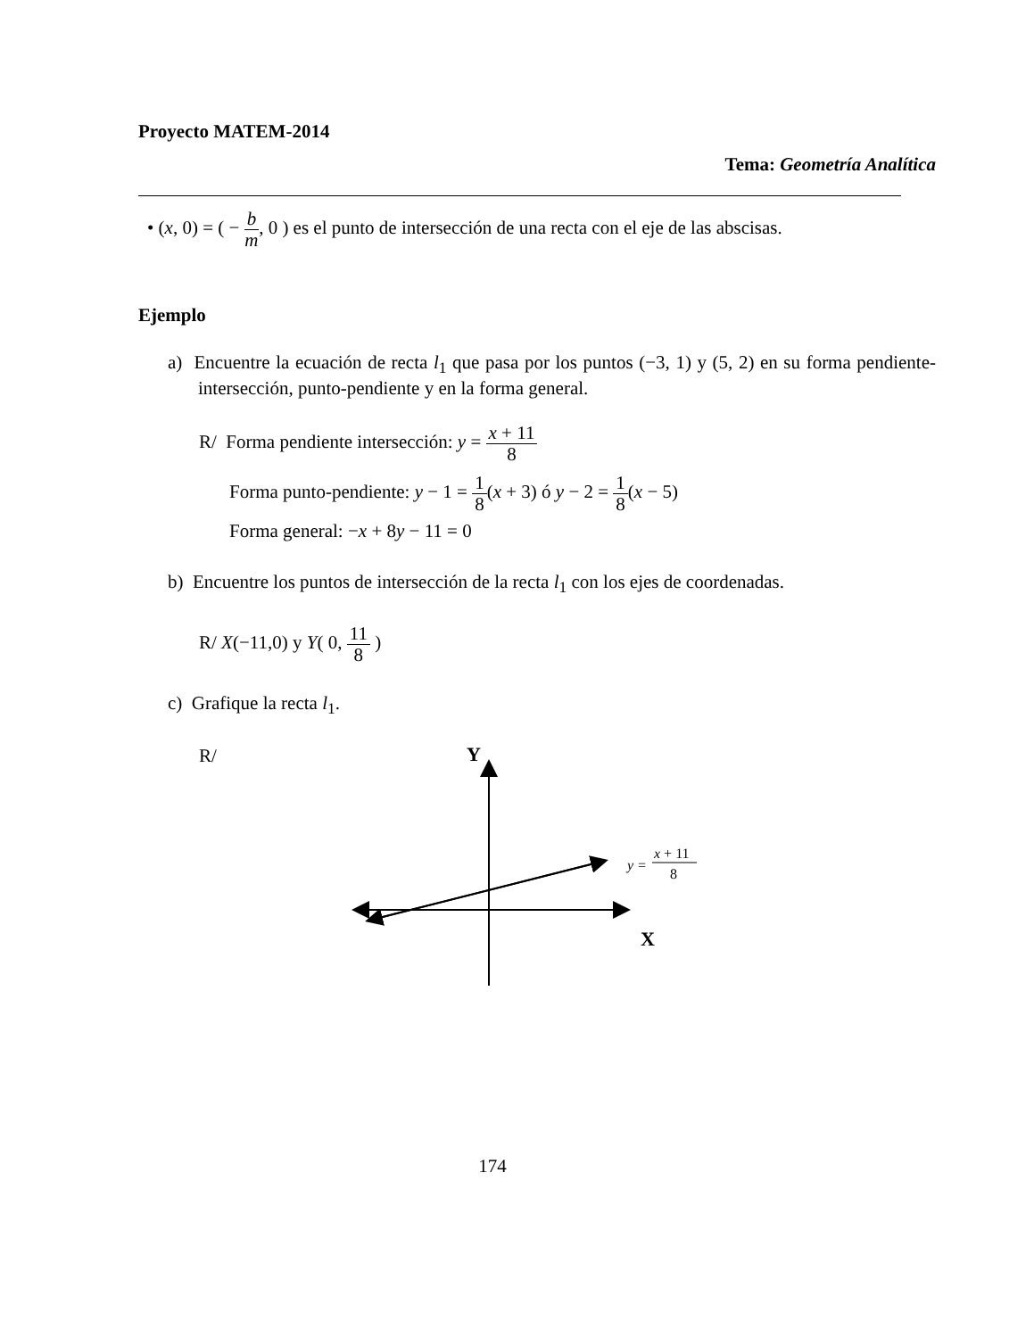Proyecto MATEM-2014
Tema: Geometría Analítica
• (x, 0) = ( − b m, 0 ) es el punto de intersección de una recta con el eje de las abscisas.
Ejemplo
a) Encuentre la ecuación de recta l<sub>1</sub> que pasa por los puntos (−3, 1) y (5, 2) en su forma pendiente-intersección, punto-pendiente y en la forma general.
R/ Forma pendiente intersección: y = x + 11 8
Forma punto-pendiente: y − 1 = 1 8(x + 3) ó y − 2 = 1 8(x − 5)
Forma general: −x + 8y − 11 = 0
b) Encuentre los puntos de intersección de la recta l<sub>1</sub> con los ejes de coordenadas.
R/ X(−11,0) y Y( 0, 11 8 )
c) Grafique la recta l<sub>1</sub>.
R/
Y
X
y =
x + 11
8
174